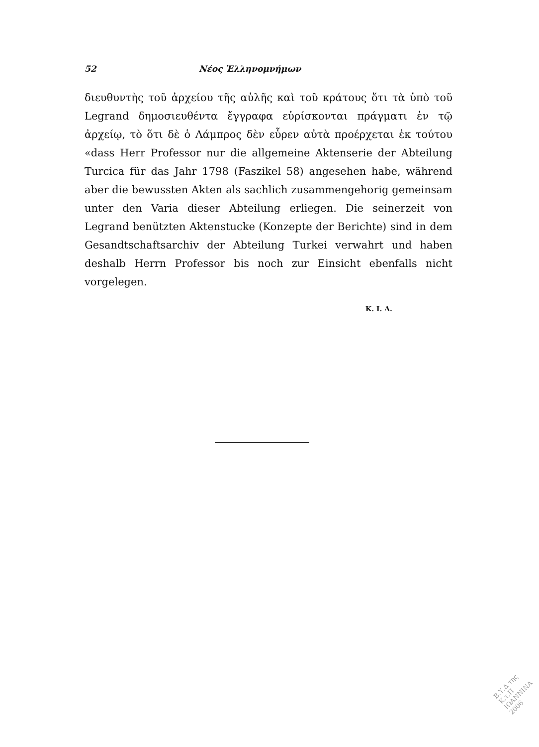52 Νέος Ἑλληνομνήμων
διευθυντὴς τοῦ ἀρχείου τῆς αὐλῆς καὶ τοῦ κράτους ὅτι τὰ ὑπὸ τοῦ Legrand δημοσιευθέντα ἔγγραφα εὑρίσκονται πράγματι ἐν τῷ ἀρχείῳ, τὸ ὅτι δὲ ὁ Λάμπρος δὲν εὗρεν αὐτὰ προέρχεται ἐκ τούτου «dass Herr Professor nur die allgemeine Aktenserie der Abteilung Turcica für das Jahr 1798 (Faszikel 58) angesehen habe, während aber die bewussten Akten als sachlich zusammengehorig gemeinsam unter den Varia dieser Abteilung erliegen. Die seinerzeit von Legrand benützten Aktenstucke (Konzepte der Berichte) sind in dem Gesandtschaftsarchiv der Abteilung Turkei verwahrt und haben deshalb Herrn Professor bis noch zur Einsicht ebenfalls nicht vorgelegen.
K. I. Δ.
Ε.Υ.Δ της Κ.τ.Π ΙΩΑΝΝΙΝΑ 2006